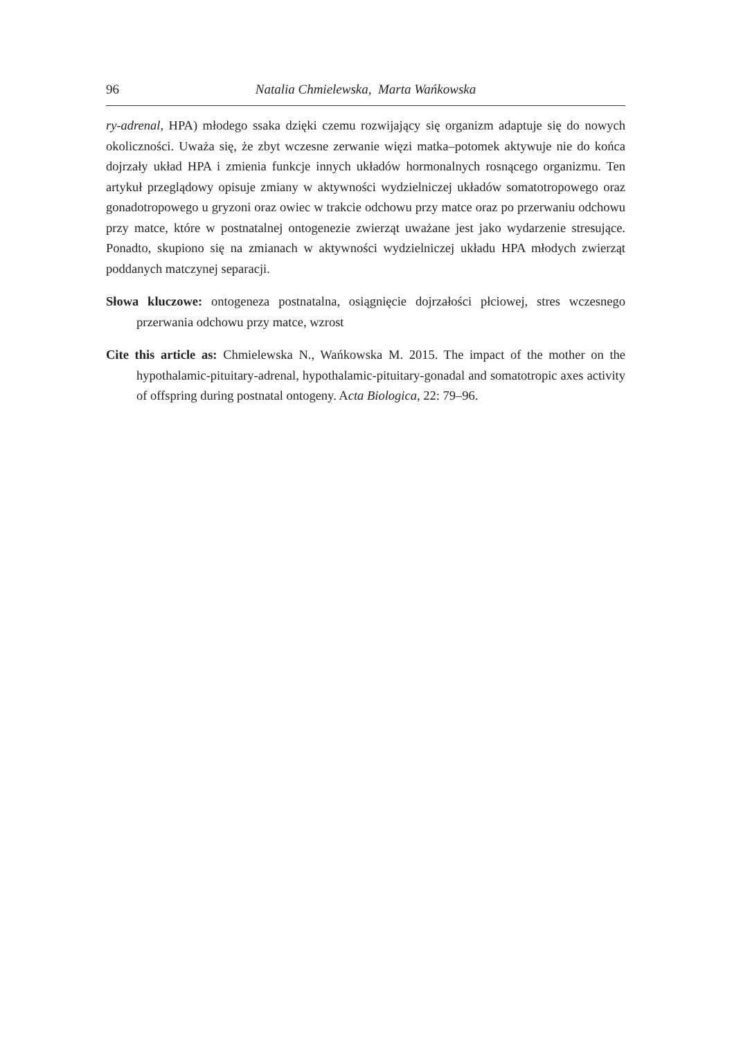96 Natalia Chmielewska, Marta Wańkowska
ry-adrenal, HPA) młodego ssaka dzięki czemu rozwijający się organizm adaptuje się do nowych okoliczności. Uważa się, że zbyt wczesne zerwanie więzi matka–potomek aktywuje nie do końca dojrzały układ HPA i zmienia funkcje innych układów hormonalnych rosnącego organizmu. Ten artykuł przeglądowy opisuje zmiany w aktywności wydzielniczej układów somatotropowego oraz gonadotropowego u gryzoni oraz owiec w trakcie odchowu przy matce oraz po przerwaniu odchowu przy matce, które w postnatalnej ontogenezie zwierząt uważane jest jako wydarzenie stresujące. Ponadto, skupiono się na zmianach w aktywności wydzielniczej układu HPA młodych zwierząt poddanych matczynej separacji.
Słowa kluczowe: ontogeneza postnatalna, osiągnięcie dojrzałości płciowej, stres wczesnego przerwania odchowu przy matce, wzrost
Cite this article as: Chmielewska N., Wańkowska M. 2015. The impact of the mother on the hypothalamic-pituitary-adrenal, hypothalamic-pituitary-gonadal and somatotropic axes activity of offspring during postnatal ontogeny. Acta Biologica, 22: 79–96.